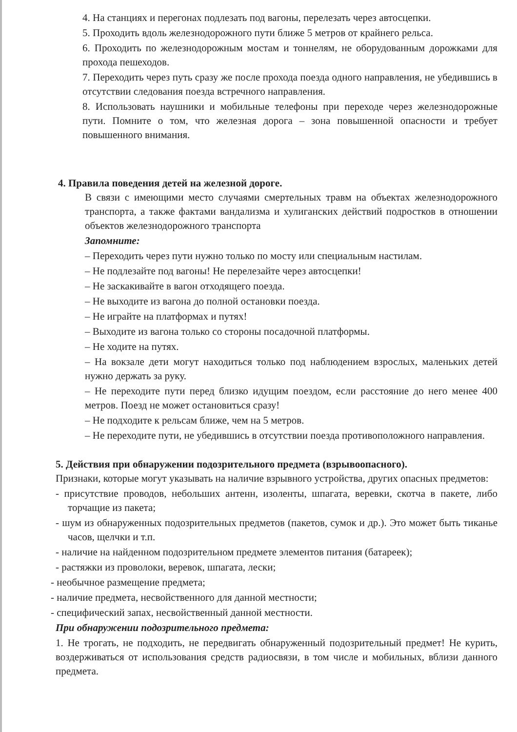4. На станциях и перегонах подлезать под вагоны, перелезать через автосцепки.
5. Проходить вдоль железнодорожного пути ближе 5 метров от крайнего рельса.
6. Проходить по железнодорожным мостам и тоннелям, не оборудованным дорожками для прохода пешеходов.
7. Переходить через путь сразу же после прохода поезда одного направления, не убедившись в отсутствии следования поезда встречного направления.
8. Использовать наушники и мобильные телефоны при переходе через железнодорожные пути. Помните о том, что железная дорога – зона повышенной опасности и требует повышенного внимания.
4. Правила поведения детей на железной дороге.
В связи с имеющими место случаями смертельных травм на объектах железнодорожного транспорта, а также фактами вандализма и хулиганских действий подростков в отношении объектов железнодорожного транспорта
Запомните:
– Переходить через пути нужно только по мосту или специальным настилам.
– Не подлезайте под вагоны! Не перелезайте через автосцепки!
– Не заскакивайте в вагон отходящего поезда.
– Не выходите из вагона до полной остановки поезда.
– Не играйте на платформах и путях!
– Выходите из вагона только со стороны посадочной платформы.
– Не ходите на путях.
– На вокзале дети могут находиться только под наблюдением взрослых, маленьких детей нужно держать за руку.
– Не переходите пути перед близко идущим поездом, если расстояние до него менее 400 метров. Поезд не может остановиться сразу!
– Не подходите к рельсам ближе, чем на 5 метров.
– Не переходите пути, не убедившись в отсутствии поезда противоположного направления.
5. Действия при обнаружении подозрительного предмета (взрывоопасного).
Признаки, которые могут указывать на наличие взрывного устройства, других опасных предметов:
- присутствие проводов, небольших антенн, изоленты, шпагата, веревки, скотча в пакете, либо торчащие из пакета;
- шум из обнаруженных подозрительных предметов (пакетов, сумок и др.). Это может быть тиканье часов, щелчки и т.п.
- наличие на найденном подозрительном предмете элементов питания (батареек);
- растяжки из проволоки, веревок, шпагата, лески;
- необычное размещение предмета;
- наличие предмета, несвойственного для данной местности;
- специфический запах, несвойственный данной местности.
При обнаружении подозрительного предмета:
1. Не трогать, не подходить, не передвигать обнаруженный подозрительный предмет! Не курить, воздерживаться от использования средств радиосвязи, в том числе и мобильных, вблизи данного предмета.